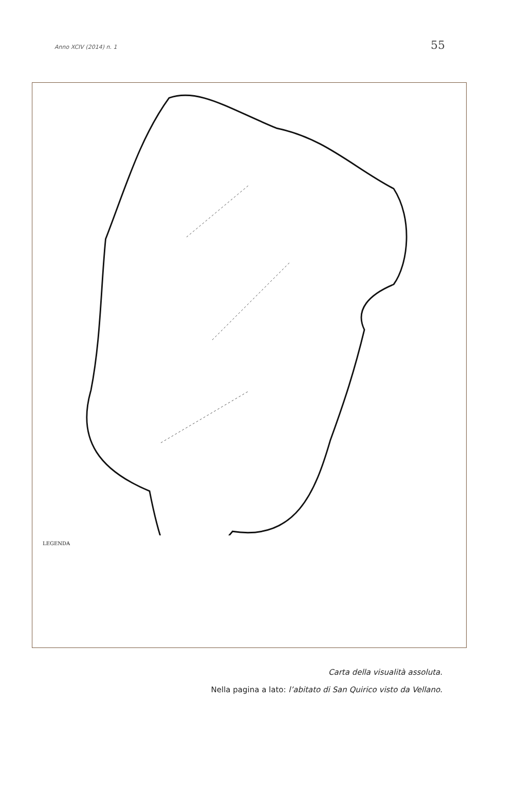Anno XCIV (2014) n. 1 55
LEGENDA
Carta della visualità assoluta.
Nella pagina a lato: l’abitato di San Quirico visto da Vellano.